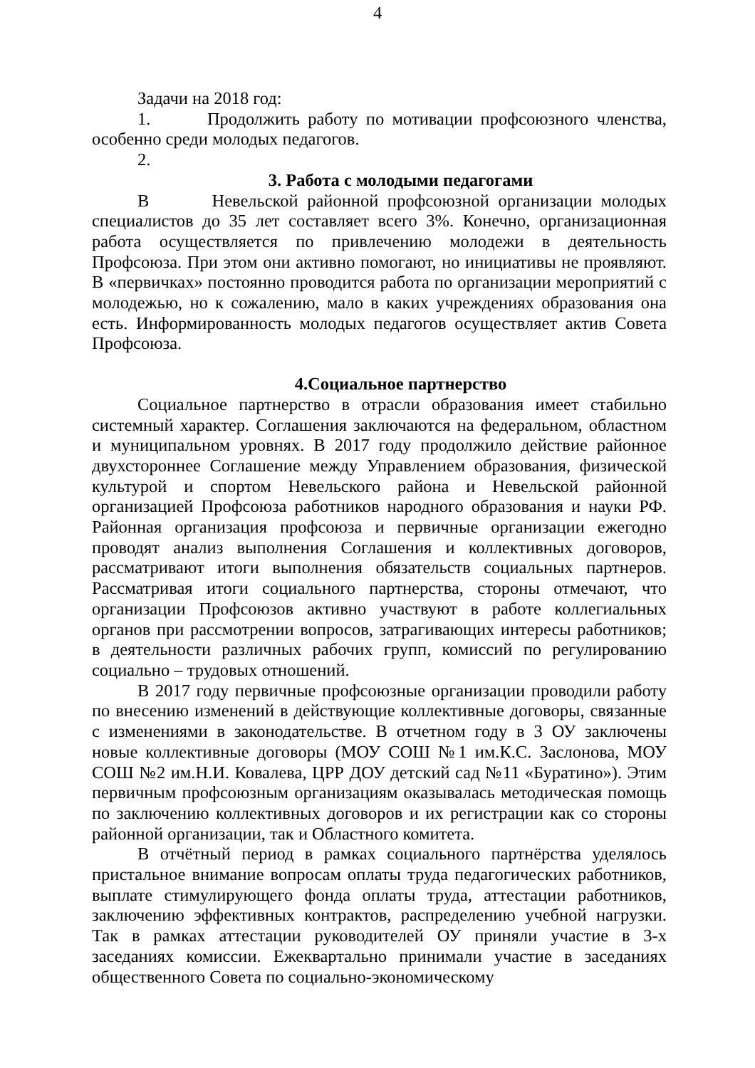4
Задачи на 2018 год:
1. Продолжить работу по мотивации профсоюзного членства, особенно среди молодых педагогов.
2.
3. Работа с молодыми педагогами
В Невельской районной профсоюзной организации молодых специалистов до 35 лет составляет всего 3%. Конечно, организационная работа осуществляется по привлечению молодежи в деятельность Профсоюза. При этом они активно помогают, но инициативы не проявляют. В «первичках» постоянно проводится работа по организации мероприятий с молодежью, но к сожалению, мало в каких учреждениях образования она есть. Информированность молодых педагогов осуществляет актив Совета Профсоюза.
4.Социальное партнерство
Социальное партнерство в отрасли образования имеет стабильно системный характер. Соглашения заключаются на федеральном, областном и муниципальном уровнях. В 2017 году продолжило действие районное двухстороннее Соглашение между Управлением образования, физической культурой и спортом Невельского района и Невельской районной организацией Профсоюза работников народного образования и науки РФ. Районная организация профсоюза и первичные организации ежегодно проводят анализ выполнения Соглашения и коллективных договоров, рассматривают итоги выполнения обязательств социальных партнеров. Рассматривая итоги социального партнерства, стороны отмечают, что организации Профсоюзов активно участвуют в работе коллегиальных органов при рассмотрении вопросов, затрагивающих интересы работников; в деятельности различных рабочих групп, комиссий по регулированию социально – трудовых отношений.
В 2017 году первичные профсоюзные организации проводили работу по внесению изменений в действующие коллективные договоры, связанные с изменениями в законодательстве. В отчетном году в 3 ОУ заключены новые коллективные договоры (МОУ СОШ №1 им.К.С. Заслонова, МОУ СОШ №2 им.Н.И. Ковалева, ЦРР ДОУ детский сад №11 «Буратино»). Этим первичным профсоюзным организациям оказывалась методическая помощь по заключению коллективных договоров и их регистрации как со стороны районной организации, так и Областного комитета.
В отчётный период в рамках социального партнёрства уделялось пристальное внимание вопросам оплаты труда педагогических работников, выплате стимулирующего фонда оплаты труда, аттестации работников, заключению эффективных контрактов, распределению учебной нагрузки. Так в рамках аттестации руководителей ОУ приняли участие в 3-х заседаниях комиссии. Ежеквартально принимали участие в заседаниях общественного Совета по социально-экономическому